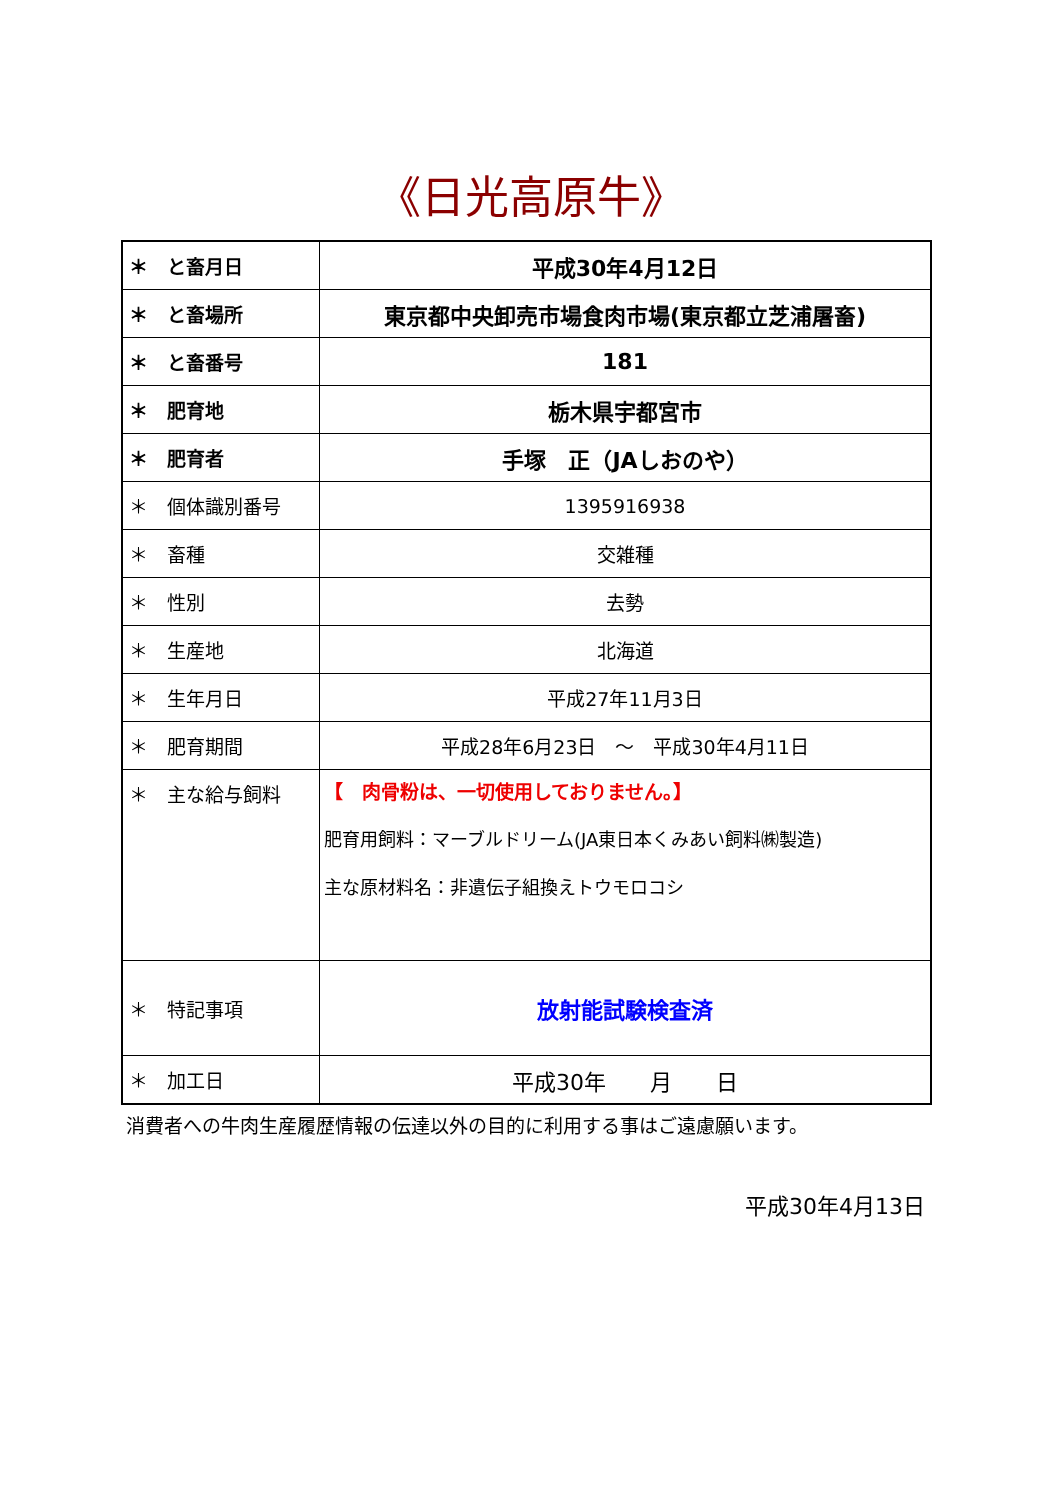《日光高原牛》
| ＊ と畜月日 | 平成30年4月12日 |
| ＊ と畜場所 | 東京都中央卸売市場食肉市場(東京都立芝浦屠畜) |
| ＊ と畜番号 | 181 |
| ＊ 肥育地 | 栃木県宇都宮市 |
| ＊ 肥育者 | 手塚 正（JAしおのや） |
| ＊ 個体識別番号 | 1395916938 |
| ＊ 畜種 | 交雑種 |
| ＊ 性別 | 去勢 |
| ＊ 生産地 | 北海道 |
| ＊ 生年月日 | 平成27年11月3日 |
| ＊ 肥育期間 | 平成28年6月23日 ～ 平成30年4月11日 |
| ＊ 主な給与飼料 | 【 肉骨粉は、一切使用しておりません。】 肥育用飼料：マーブルドリーム(JA東日本くみあい飼料㈱製造) 主な原材料名：非遺伝子組換えトウモロコシ |
| ＊ 特記事項 | 放射能試験検査済 |
| ＊ 加工日 | 平成30年 月 日 |
消費者への牛肉生産履歴情報の伝達以外の目的に利用する事はご遠慮願います。
平成30年4月13日